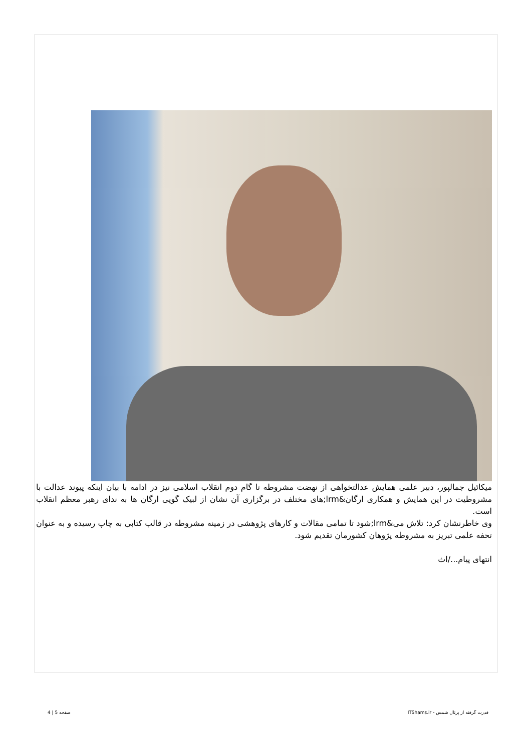میکائیل جمالپور، دبیر علمی همایش عدالتخواهی از نهضت مشروطه تا گام دوم انقلاب اسلامی نیز در ادامه با بیان اینکه پیوند عدالت با مشروطیت در این همایش و همکاری ارگان&lrm;های مختلف در برگزاری آن نشان از لبیک گویی ارگان ها به ندای رهبر معظم انقلاب است.
وی خاطرنشان کرد: تلاش می&lrm;شود تا تمامی مقالات و کارهای پژوهشی در زمینه مشروطه در قالب کتابی به چاپ رسیده و به عنوان تحفه علمی تبریز به مشروطه پژوهان کشورمان تقدیم شود.
انتهای پیام.../اث
قدرت گرفته از پرتال شمس - ITShams.ir صفحه 5 | 4